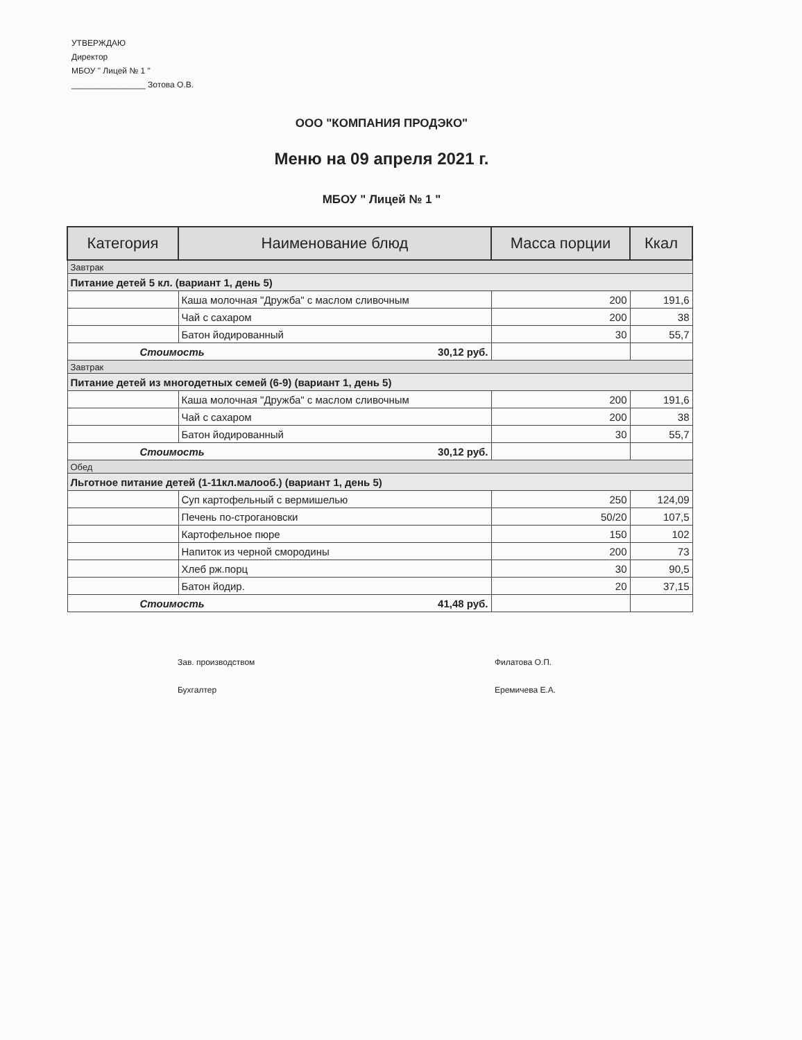УТВЕРЖДАЮ
Директор
МБОУ " Лицей № 1 "
________________ Зотова О.В.
ООО "КОМПАНИЯ ПРОДЭКО"
Меню на 09 апреля 2021 г.
МБОУ " Лицей № 1 "
| Категория | Наименование блюд | Масса порции | Ккал |
| --- | --- | --- | --- |
| Завтрак | | | |
| Питание детей 5 кл. (вариант 1, день 5) | | | |
| | Каша молочная "Дружба" с маслом сливочным | 200 | 191,6 |
| | Чай с сахаром | 200 | 38 |
| | Батон йодированный | 30 | 55,7 |
| Стоимость 30,12 руб. | | | |
| Завтрак | | | |
| Питание детей из многодетных семей (6-9) (вариант 1, день 5) | | | |
| | Каша молочная "Дружба" с маслом сливочным | 200 | 191,6 |
| | Чай с сахаром | 200 | 38 |
| | Батон йодированный | 30 | 55,7 |
| Стоимость 30,12 руб. | | | |
| Обед | | | |
| Льготное питание детей (1-11кл.малооб.) (вариант 1, день 5) | | | |
| | Суп картофельный с вермишелью | 250 | 124,09 |
| | Печень по-строгановски | 50/20 | 107,5 |
| | Картофельное пюре | 150 | 102 |
| | Напиток из черной смородины | 200 | 73 |
| | Хлеб рж.порц | 30 | 90,5 |
| | Батон йодир. | 20 | 37,15 |
| Стоимость 41,48 руб. | | | |
Зав. производством
Бухгалтер
Филатова О.П.
Еремичева Е.А.